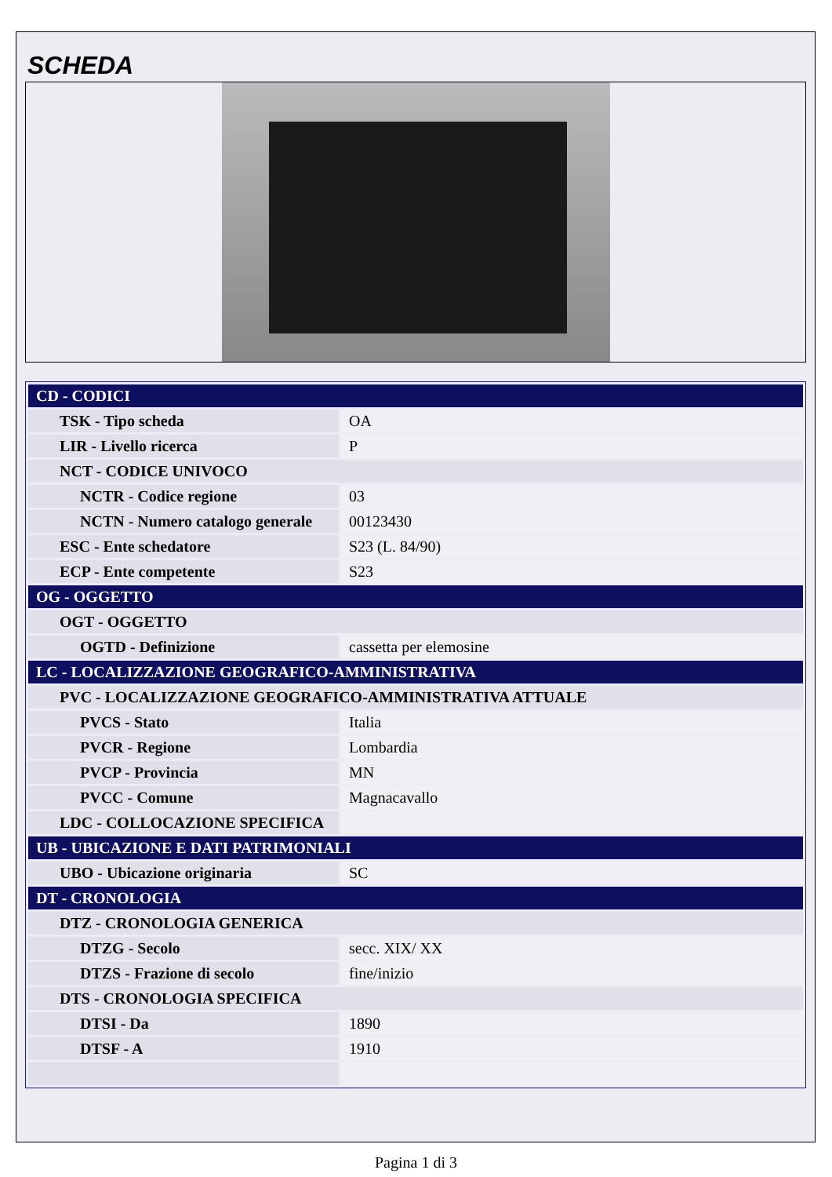SCHEDA
| CD - CODICI | |
| TSK - Tipo scheda | OA |
| LIR - Livello ricerca | P |
| NCT - CODICE UNIVOCO | |
| NCTR - Codice regione | 03 |
| NCTN - Numero catalogo generale | 00123430 |
| ESC - Ente schedatore | S23 (L. 84/90) |
| ECP - Ente competente | S23 |
| OG - OGGETTO | |
| OGT - OGGETTO | |
| OGTD - Definizione | cassetta per elemosine |
| LC - LOCALIZZAZIONE GEOGRAFICO-AMMINISTRATIVA | |
| PVC - LOCALIZZAZIONE GEOGRAFICO-AMMINISTRATIVA ATTUALE | |
| PVCS - Stato | Italia |
| PVCR - Regione | Lombardia |
| PVCP - Provincia | MN |
| PVCC - Comune | Magnacavallo |
| LDC - COLLOCAZIONE SPECIFICA | |
| UB - UBICAZIONE E DATI PATRIMONIALI | |
| UBO - Ubicazione originaria | SC |
| DT - CRONOLOGIA | |
| DTZ - CRONOLOGIA GENERICA | |
| DTZG - Secolo | secc. XIX/ XX |
| DTZS - Frazione di secolo | fine/inizio |
| DTS - CRONOLOGIA SPECIFICA | |
| DTSI - Da | 1890 |
| DTSF - A | 1910 |
Pagina 1 di 3